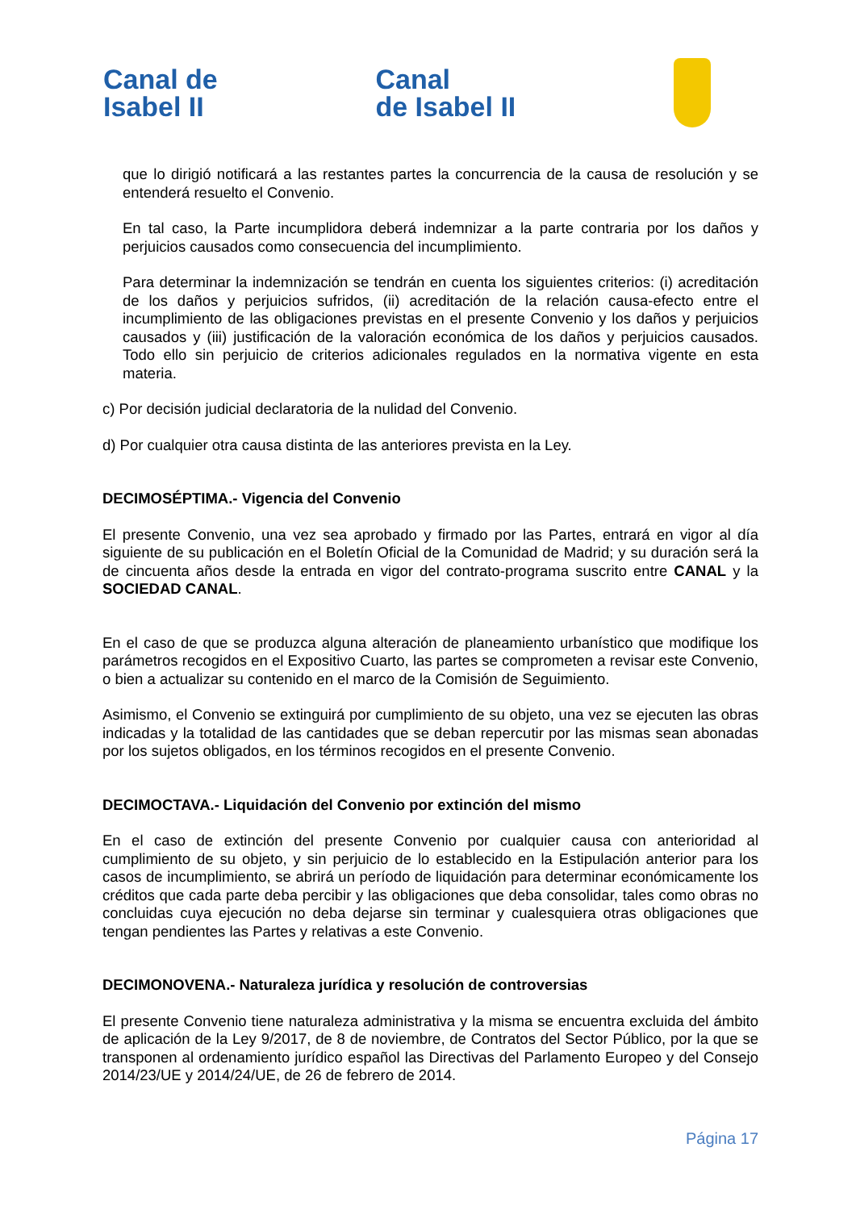Canal de
Isabel II
Canal
de Isabel II
que lo dirigió notificará a las restantes partes la concurrencia de la causa de resolución y se entenderá resuelto el Convenio.
En tal caso, la Parte incumplidora deberá indemnizar a la parte contraria por los daños y perjuicios causados como consecuencia del incumplimiento.
Para determinar la indemnización se tendrán en cuenta los siguientes criterios: (i) acreditación de los daños y perjuicios sufridos, (ii) acreditación de la relación causa-efecto entre el incumplimiento de las obligaciones previstas en el presente Convenio y los daños y perjuicios causados y (iii) justificación de la valoración económica de los daños y perjuicios causados. Todo ello sin perjuicio de criterios adicionales regulados en la normativa vigente en esta materia.
c) Por decisión judicial declaratoria de la nulidad del Convenio.
d) Por cualquier otra causa distinta de las anteriores prevista en la Ley.
DECIMOSÉPTIMA.- Vigencia del Convenio
El presente Convenio, una vez sea aprobado y firmado por las Partes, entrará en vigor al día siguiente de su publicación en el Boletín Oficial de la Comunidad de Madrid; y su duración será la de cincuenta años desde la entrada en vigor del contrato-programa suscrito entre CANAL y la SOCIEDAD CANAL.
En el caso de que se produzca alguna alteración de planeamiento urbanístico que modifique los parámetros recogidos en el Expositivo Cuarto, las partes se comprometen a revisar este Convenio, o bien a actualizar su contenido en el marco de la Comisión de Seguimiento.
Asimismo, el Convenio se extinguirá por cumplimiento de su objeto, una vez se ejecuten las obras indicadas y la totalidad de las cantidades que se deban repercutir por las mismas sean abonadas por los sujetos obligados, en los términos recogidos en el presente Convenio.
DECIMOCTAVA.- Liquidación del Convenio por extinción del mismo
En el caso de extinción del presente Convenio por cualquier causa con anterioridad al cumplimiento de su objeto, y sin perjuicio de lo establecido en la Estipulación anterior para los casos de incumplimiento, se abrirá un período de liquidación para determinar económicamente los créditos que cada parte deba percibir y las obligaciones que deba consolidar, tales como obras no concluidas cuya ejecución no deba dejarse sin terminar y cualesquiera otras obligaciones que tengan pendientes las Partes y relativas a este Convenio.
DECIMONOVENA.- Naturaleza jurídica y resolución de controversias
El presente Convenio tiene naturaleza administrativa y la misma se encuentra excluida del ámbito de aplicación de la Ley 9/2017, de 8 de noviembre, de Contratos del Sector Público, por la que se transponen al ordenamiento jurídico español las Directivas del Parlamento Europeo y del Consejo 2014/23/UE y 2014/24/UE, de 26 de febrero de 2014.
Página 17